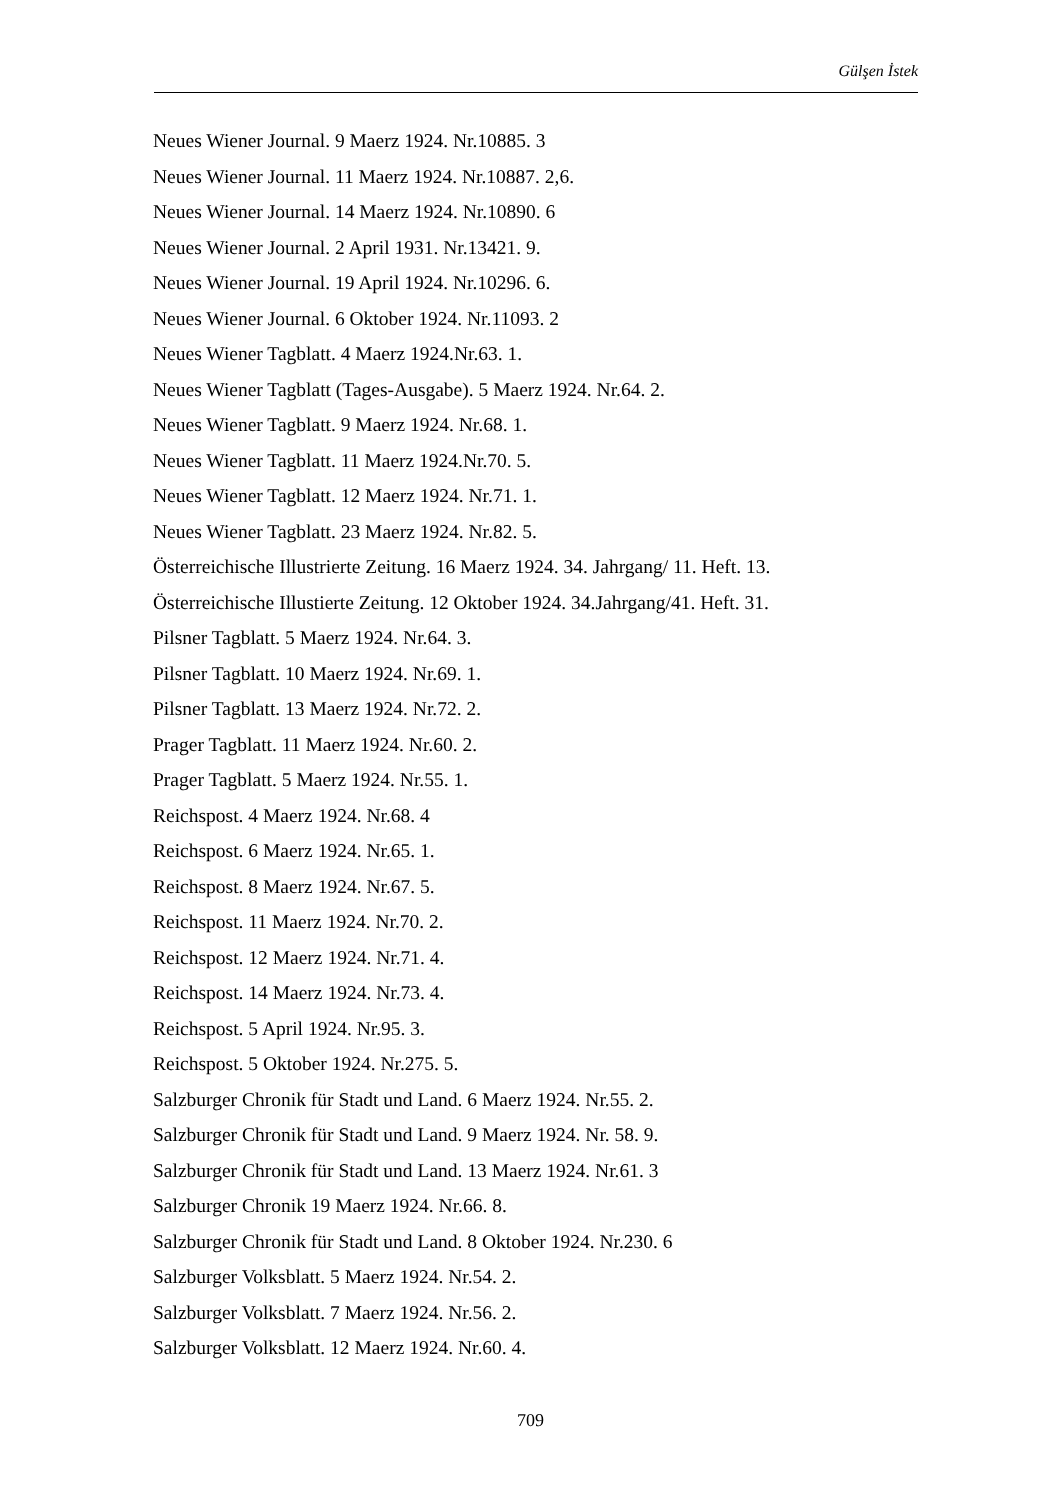Gülşen İstek
Neues Wiener Journal. 9 Maerz 1924. Nr.10885. 3
Neues Wiener Journal. 11 Maerz 1924. Nr.10887. 2,6.
Neues Wiener Journal. 14 Maerz 1924. Nr.10890. 6
Neues Wiener Journal. 2 April 1931. Nr.13421. 9.
Neues Wiener Journal. 19 April 1924. Nr.10296. 6.
Neues Wiener Journal. 6 Oktober 1924. Nr.11093. 2
Neues Wiener Tagblatt. 4 Maerz 1924.Nr.63. 1.
Neues Wiener Tagblatt (Tages-Ausgabe). 5 Maerz 1924. Nr.64. 2.
Neues Wiener Tagblatt. 9 Maerz 1924. Nr.68. 1.
Neues Wiener Tagblatt. 11 Maerz 1924.Nr.70. 5.
Neues Wiener Tagblatt. 12 Maerz 1924. Nr.71. 1.
Neues Wiener Tagblatt. 23 Maerz 1924. Nr.82. 5.
Österreichische Illustrierte Zeitung. 16 Maerz 1924. 34. Jahrgang/ 11. Heft. 13.
Österreichische Illustierte Zeitung. 12 Oktober 1924. 34.Jahrgang/41. Heft. 31.
Pilsner Tagblatt. 5 Maerz 1924. Nr.64. 3.
Pilsner Tagblatt. 10 Maerz 1924. Nr.69. 1.
Pilsner Tagblatt. 13 Maerz 1924. Nr.72. 2.
Prager Tagblatt. 11 Maerz 1924. Nr.60. 2.
Prager Tagblatt. 5 Maerz 1924. Nr.55. 1.
Reichspost. 4 Maerz 1924. Nr.68. 4
Reichspost. 6 Maerz 1924. Nr.65. 1.
Reichspost. 8 Maerz 1924. Nr.67. 5.
Reichspost. 11 Maerz 1924. Nr.70. 2.
Reichspost. 12 Maerz 1924. Nr.71. 4.
Reichspost. 14 Maerz 1924. Nr.73. 4.
Reichspost. 5 April 1924. Nr.95. 3.
Reichspost. 5 Oktober 1924. Nr.275. 5.
Salzburger Chronik für Stadt und Land. 6 Maerz 1924. Nr.55. 2.
Salzburger Chronik für Stadt und Land. 9 Maerz 1924. Nr. 58. 9.
Salzburger Chronik für Stadt und Land. 13 Maerz 1924. Nr.61. 3
Salzburger Chronik 19 Maerz 1924. Nr.66. 8.
Salzburger Chronik für Stadt und Land. 8 Oktober 1924. Nr.230. 6
Salzburger Volksblatt. 5 Maerz 1924. Nr.54. 2.
Salzburger Volksblatt. 7 Maerz 1924. Nr.56. 2.
Salzburger Volksblatt. 12 Maerz 1924. Nr.60. 4.
709